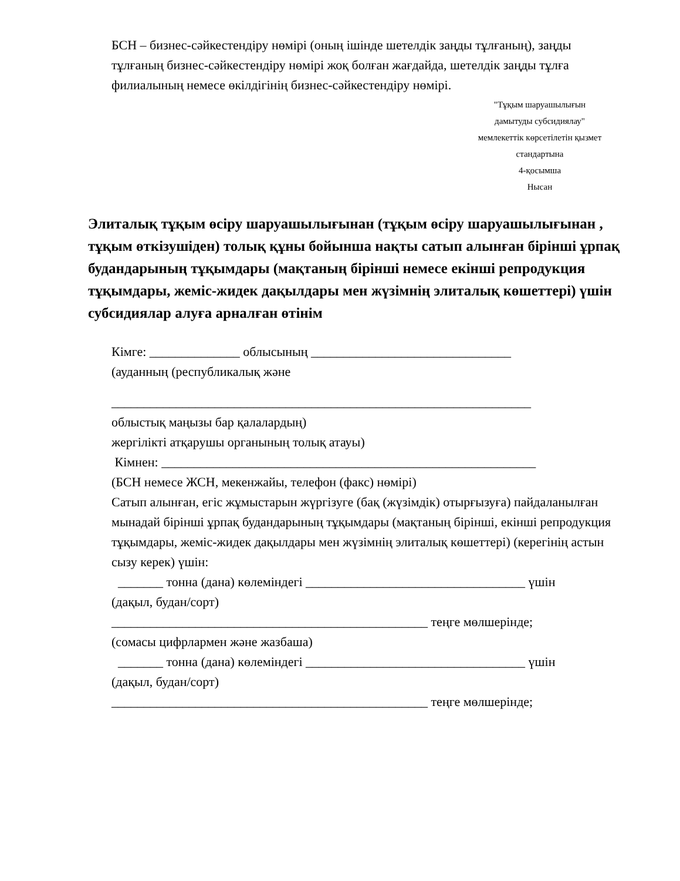БСН – бизнес-сәйкестендіру нөмірі (оның ішінде шетелдік заңды тұлғаның), заңды
тұлғаның бизнес-сәйкестендіру нөмірі жоқ болған жағдайда, шетелдік заңды тұлға
филиалының немесе өкілдігінің бизнес-сәйкестендіру нөмірі.
"Тұқым шаруашылығын
дамытуды субсидиялау"
мемлекеттік көрсетілетін қызмет
стандартына
4-қосымша
Нысан
Элиталық тұқым өсіру шаруашылығынан (тұқым өсіру шаруашылығынан , тұқым өткізушіден) толық құны бойынша нақты сатып алынған бірінші ұрпақ будандарының тұқымдары (мақтаның бірінші немесе екінші репродукция тұқымдары, жеміс-жидек дақылдары мен жүзімнің элиталық көшеттері) үшін субсидиялар алуға арналған өтінім
Кімге: ______________ облысының _______________________________
(ауданның (республикалық және
_________________________________________________________________
облыстық маңызы бар қалалардың)
жергілікті атқарушы органының толық атауы)
Кімнен: __________________________________________________________
(БСН немесе ЖСН, мекенжайы, телефон (факс) нөмірі)
Сатып алынған, егіс жұмыстарын жүргізуге (бақ (жүзімдік) отырғызуға) пайдаланылған мынадай бірінші ұрпақ будандарының тұқымдары (мақтаның бірінші, екінші репродукция тұқымдары, жеміс-жидек дақылдары мен жүзімнің элиталық көшеттері) (керегінің астын сызу керек) үшін:
_______ тонна (дана) көлеміндегі __________________________________ үшін
(дақыл, будан/сорт)
_________________________________________________ теңге мөлшерінде;
(сомасы цифрлармен және жазбаша)
_______ тонна (дана) көлеміндегі __________________________________ үшін
(дақыл, будан/сорт)
_________________________________________________ теңге мөлшерінде;